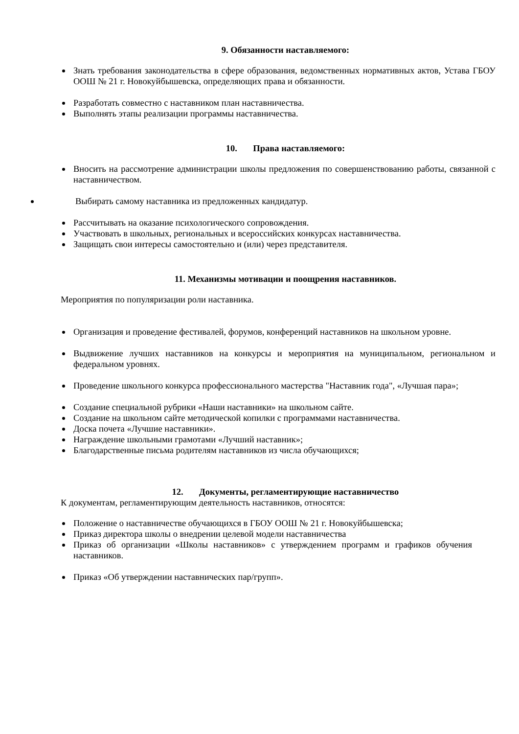9. Обязанности наставляемого:
Знать требования законодательства в сфере образования, ведомственных нормативных актов, Устава ГБОУ ООШ № 21 г. Новокуйбышевска, определяющих права и обязанности.
Разработать совместно с наставником план наставничества.
Выполнять этапы реализации программы наставничества.
10. Права наставляемого:
Вносить на рассмотрение администрации школы предложения по совершенствованию работы, связанной с наставничеством.
Выбирать самому наставника из предложенных кандидатур.
Рассчитывать на оказание психологического сопровождения.
Участвовать в школьных, региональных и всероссийских конкурсах наставничества.
Защищать свои интересы самостоятельно и (или) через представителя.
11. Механизмы мотивации и поощрения наставников.
Мероприятия по популяризации роли наставника.
Организация и проведение фестивалей, форумов, конференций наставников на школьном уровне.
Выдвижение лучших наставников на конкурсы и мероприятия на муниципальном, региональном и федеральном уровнях.
Проведение школьного конкурса профессионального мастерства "Наставник года", «Лучшая пара»;
Создание специальной рубрики «Наши наставники» на школьном сайте.
Создание на школьном сайте методической копилки с программами наставничества.
Доска почета «Лучшие наставники».
Награждение школьными грамотами «Лучший наставник»;
Благодарственные письма родителям наставников из числа обучающихся;
12. Документы, регламентирующие наставничество
К документам, регламентирующим деятельность наставников, относятся:
Положение о наставничестве обучающихся в ГБОУ ООШ № 21 г. Новокуйбышевска;
Приказ директора школы о внедрении целевой модели наставничества
Приказ об организации «Школы наставников» с утверждением программ и графиков обучения наставников.
Приказ «Об утверждении наставнических пар/групп».